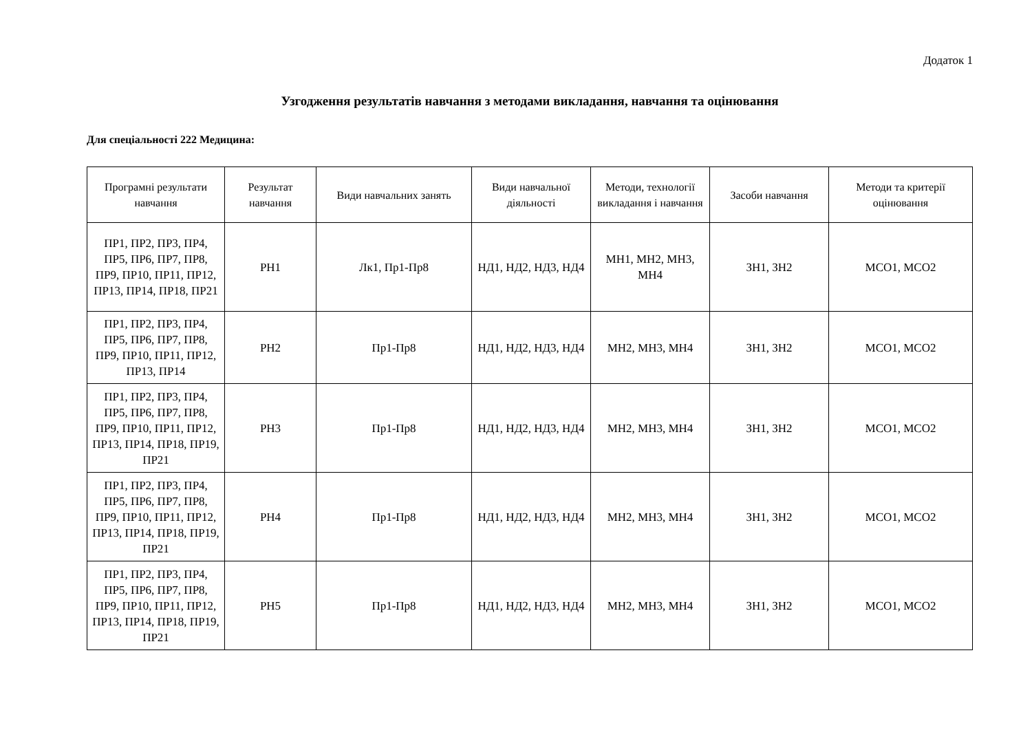Додаток 1
Узгодження результатів навчання з методами викладання, навчання та оцінювання
Для спеціальності 222 Медицина:
| Програмні результати навчання | Результат навчання | Види навчальних занять | Види навчальної діяльності | Методи, технології викладання і навчання | Засоби навчання | Методи та критерії оцінювання |
| --- | --- | --- | --- | --- | --- | --- |
| ПР1, ПР2, ПР3, ПР4, ПР5, ПР6, ПР7, ПР8, ПР9, ПР10, ПР11, ПР12, ПР13, ПР14, ПР18, ПР21 | РН1 | Лк1, Пр1-Пр8 | НД1, НД2, НД3, НД4 | МН1, МН2, МН3, МН4 | ЗН1, ЗН2 | МСО1, МСО2 |
| ПР1, ПР2, ПР3, ПР4, ПР5, ПР6, ПР7, ПР8, ПР9, ПР10, ПР11, ПР12, ПР13, ПР14 | РН2 | Пр1-Пр8 | НД1, НД2, НД3, НД4 | МН2, МН3, МН4 | ЗН1, ЗН2 | МСО1, МСО2 |
| ПР1, ПР2, ПР3, ПР4, ПР5, ПР6, ПР7, ПР8, ПР9, ПР10, ПР11, ПР12, ПР13, ПР14, ПР18, ПР19, ПР21 | РН3 | Пр1-Пр8 | НД1, НД2, НД3, НД4 | МН2, МН3, МН4 | ЗН1, ЗН2 | МСО1, МСО2 |
| ПР1, ПР2, ПР3, ПР4, ПР5, ПР6, ПР7, ПР8, ПР9, ПР10, ПР11, ПР12, ПР13, ПР14, ПР18, ПР19, ПР21 | РН4 | Пр1-Пр8 | НД1, НД2, НД3, НД4 | МН2, МН3, МН4 | ЗН1, ЗН2 | МСО1, МСО2 |
| ПР1, ПР2, ПР3, ПР4, ПР5, ПР6, ПР7, ПР8, ПР9, ПР10, ПР11, ПР12, ПР13, ПР14, ПР18, ПР19, ПР21 | РН5 | Пр1-Пр8 | НД1, НД2, НД3, НД4 | МН2, МН3, МН4 | ЗН1, ЗН2 | МСО1, МСО2 |